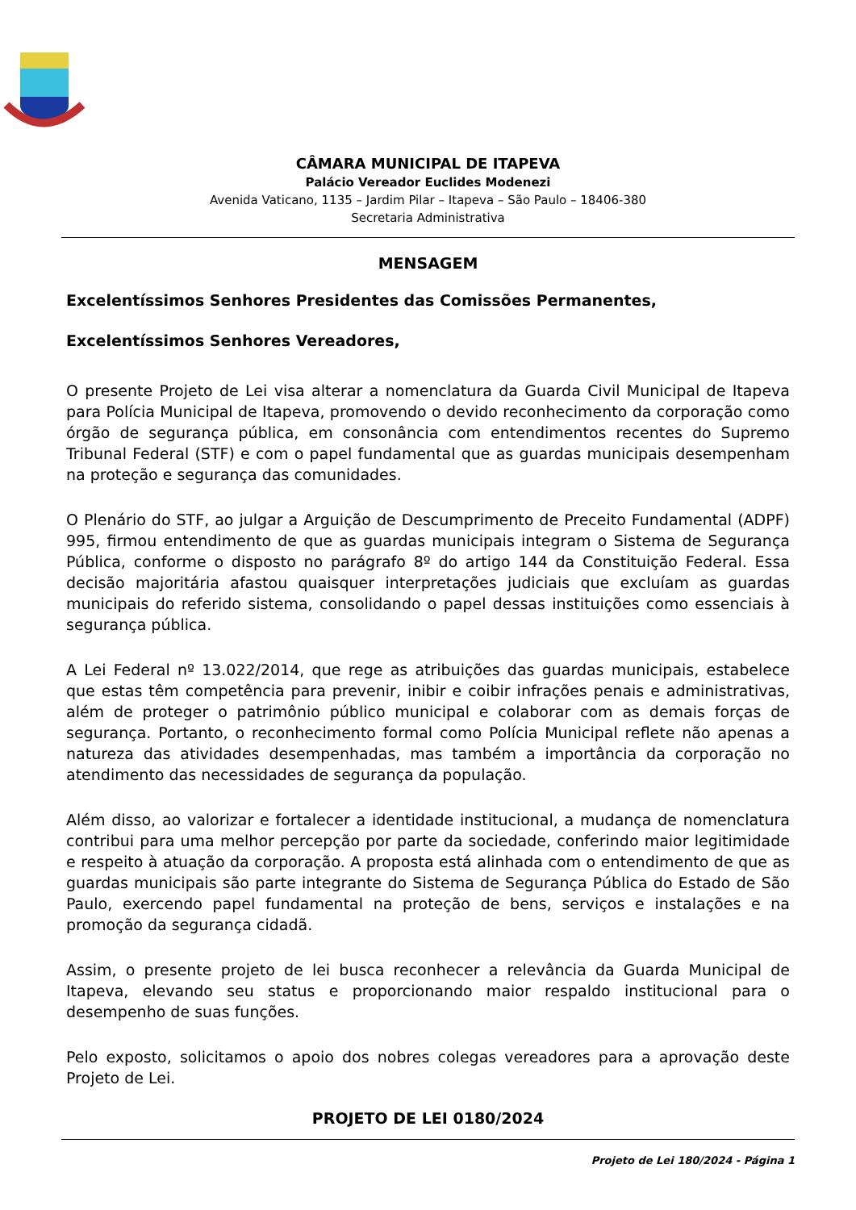CÂMARA MUNICIPAL DE ITAPEVA
Palácio Vereador Euclides Modenezi
Avenida Vaticano, 1135 – Jardim Pilar – Itapeva – São Paulo – 18406-380
Secretaria Administrativa
MENSAGEM
Excelentíssimos Senhores Presidentes das Comissões Permanentes,
Excelentíssimos Senhores Vereadores,
O presente Projeto de Lei visa alterar a nomenclatura da Guarda Civil Municipal de Itapeva para Polícia Municipal de Itapeva, promovendo o devido reconhecimento da corporação como órgão de segurança pública, em consonância com entendimentos recentes do Supremo Tribunal Federal (STF) e com o papel fundamental que as guardas municipais desempenham na proteção e segurança das comunidades.
O Plenário do STF, ao julgar a Arguição de Descumprimento de Preceito Fundamental (ADPF) 995, firmou entendimento de que as guardas municipais integram o Sistema de Segurança Pública, conforme o disposto no parágrafo 8º do artigo 144 da Constituição Federal. Essa decisão majoritária afastou quaisquer interpretações judiciais que excluíam as guardas municipais do referido sistema, consolidando o papel dessas instituições como essenciais à segurança pública.
A Lei Federal nº 13.022/2014, que rege as atribuições das guardas municipais, estabelece que estas têm competência para prevenir, inibir e coibir infrações penais e administrativas, além de proteger o patrimônio público municipal e colaborar com as demais forças de segurança. Portanto, o reconhecimento formal como Polícia Municipal reflete não apenas a natureza das atividades desempenhadas, mas também a importância da corporação no atendimento das necessidades de segurança da população.
Além disso, ao valorizar e fortalecer a identidade institucional, a mudança de nomenclatura contribui para uma melhor percepção por parte da sociedade, conferindo maior legitimidade e respeito à atuação da corporação. A proposta está alinhada com o entendimento de que as guardas municipais são parte integrante do Sistema de Segurança Pública do Estado de São Paulo, exercendo papel fundamental na proteção de bens, serviços e instalações e na promoção da segurança cidadã.
Assim, o presente projeto de lei busca reconhecer a relevância da Guarda Municipal de Itapeva, elevando seu status e proporcionando maior respaldo institucional para o desempenho de suas funções.
Pelo exposto, solicitamos o apoio dos nobres colegas vereadores para a aprovação deste Projeto de Lei.
PROJETO DE LEI 0180/2024
Projeto de Lei 180/2024 - Página 1